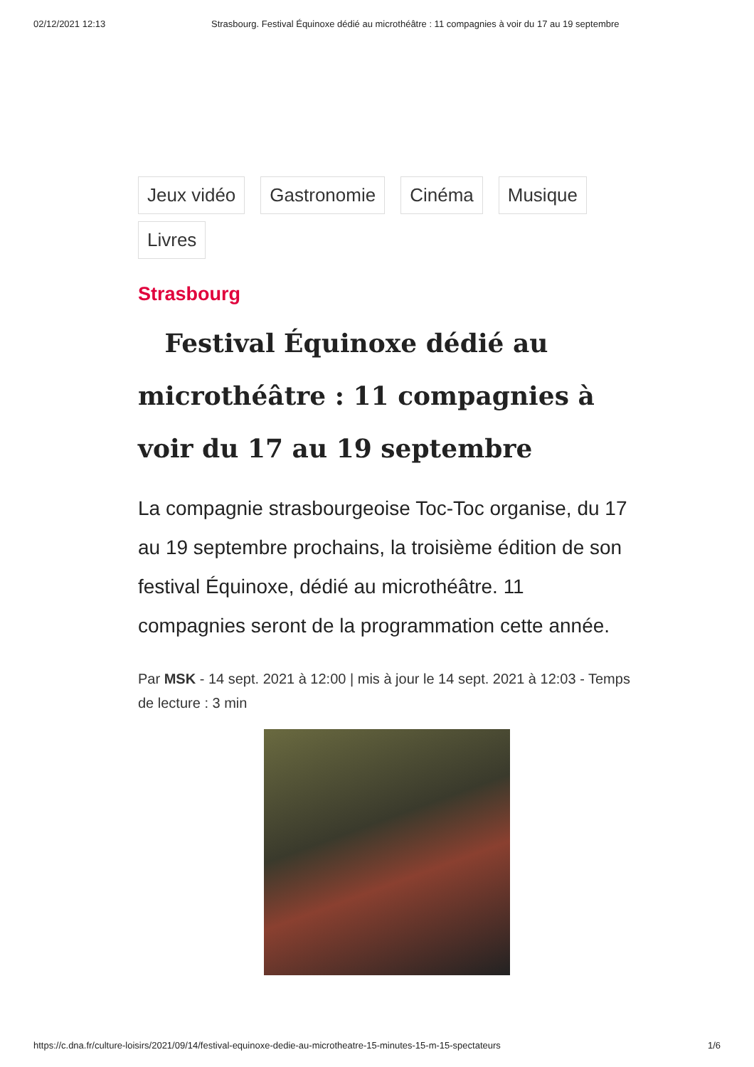02/12/2021 12:13 Strasbourg. Festival Équinoxe dédié au microthéâtre : 11 compagnies à voir du 17 au 19 septembre
Jeux vidéo Gastronomie Cinéma Musique Livres
Strasbourg
Festival Équinoxe dédié au microthéâtre : 11 compagnies à voir du 17 au 19 septembre
La compagnie strasbourgeoise Toc-Toc organise, du 17 au 19 septembre prochains, la troisième édition de son festival Équinoxe, dédié au microthéâtre. 11 compagnies seront de la programmation cette année.
Par MSK - 14 sept. 2021 à 12:00 | mis à jour le 14 sept. 2021 à 12:03 - Temps de lecture : 3 min
https://c.dna.fr/culture-loisirs/2021/09/14/festival-equinoxe-dedie-au-microtheatre-15-minutes-15-m-15-spectateurs 1/6